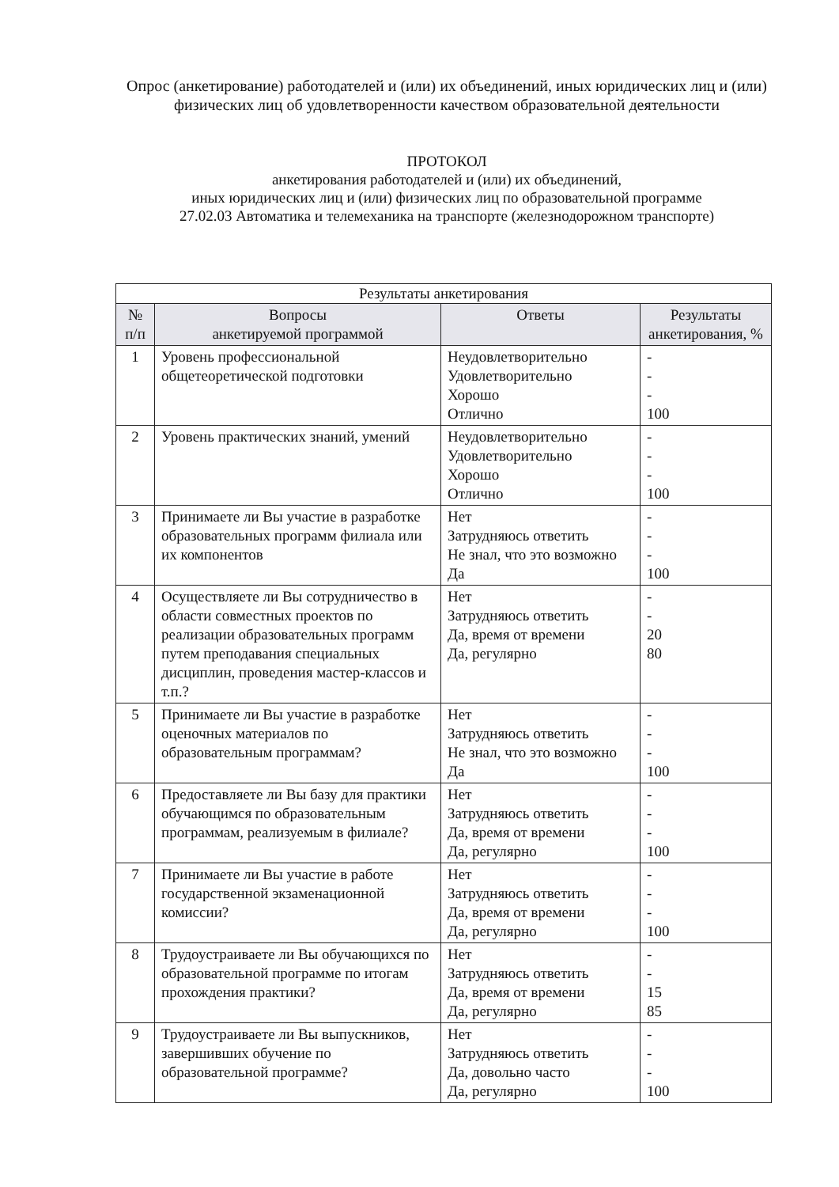Опрос (анкетирование) работодателей и (или) их объединений, иных юридических лиц и (или) физических лиц об удовлетворенности качеством образовательной деятельности
ПРОТОКОЛ
анкетирования работодателей и (или) их объединений,
иных юридических лиц и (или) физических лиц по образовательной программе
27.02.03 Автоматика и телемеханика на транспорте (железнодорожном транспорте)
| Результаты анкетирования | | | |
| № п/п | Вопросы анкетируемой программой | Ответы | Результаты анкетирования, % |
| 1 | Уровень профессиональной общетеоретической подготовки | Неудовлетворительно Удовлетворительно Хорошо Отлично | - - - 100 |
| 2 | Уровень практических знаний, умений | Неудовлетворительно Удовлетворительно Хорошо Отлично | - - - 100 |
| 3 | Принимаете ли Вы участие в разработке образовательных программ филиала или их компонентов | Нет Затрудняюсь ответить Не знал, что это возможно Да | - - - 100 |
| 4 | Осуществляете ли Вы сотрудничество в области совместных проектов по реализации образовательных программ путем преподавания специальных дисциплин, проведения мастер-классов и т.п.? | Нет Затрудняюсь ответить Да, время от времени Да, регулярно | - - 20 80 |
| 5 | Принимаете ли Вы участие в разработке оценочных материалов по образовательным программам? | Нет Затрудняюсь ответить Не знал, что это возможно Да | - - - 100 |
| 6 | Предоставляете ли Вы базу для практики обучающимся по образовательным программам, реализуемым в филиале? | Нет Затрудняюсь ответить Да, время от времени Да, регулярно | - - - 100 |
| 7 | Принимаете ли Вы участие в работе государственной экзаменационной комиссии? | Нет Затрудняюсь ответить Да, время от времени Да, регулярно | - - - 100 |
| 8 | Трудоустраиваете ли Вы обучающихся по образовательной программе по итогам прохождения практики? | Нет Затрудняюсь ответить Да, время от времени Да, регулярно | - - 15 85 |
| 9 | Трудоустраиваете ли Вы выпускников, завершивших обучение по образовательной программе? | Нет Затрудняюсь ответить Да, довольно часто Да, регулярно | - - - 100 |